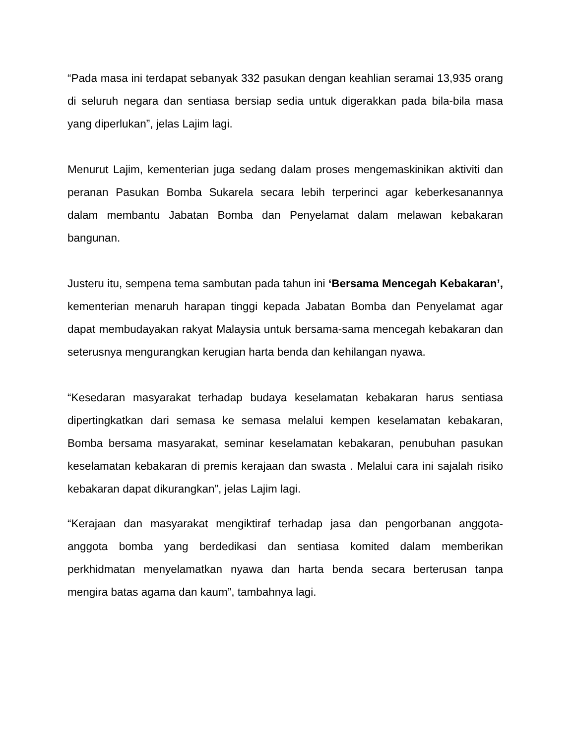“Pada masa ini terdapat sebanyak 332 pasukan dengan keahlian seramai 13,935 orang di seluruh negara dan sentiasa bersiap sedia untuk digerakkan pada bila-bila masa yang diperlukan”, jelas Lajim lagi.
Menurut Lajim, kementerian juga sedang dalam proses mengemaskinikan aktiviti dan peranan Pasukan Bomba Sukarela secara lebih terperinci agar keberkesanannya dalam membantu Jabatan Bomba dan Penyelamat dalam melawan kebakaran bangunan.
Justeru itu, sempena tema sambutan pada tahun ini ‘Bersama Mencegah Kebakaran’, kementerian menaruh harapan tinggi kepada Jabatan Bomba dan Penyelamat agar dapat membudayakan rakyat Malaysia untuk bersama-sama mencegah kebakaran dan seterusnya mengurangkan kerugian harta benda dan kehilangan nyawa.
“Kesedaran masyarakat terhadap budaya keselamatan kebakaran harus sentiasa dipertingkatkan dari semasa ke semasa melalui kempen keselamatan kebakaran, Bomba bersama masyarakat, seminar keselamatan kebakaran, penubuhan pasukan keselamatan kebakaran di premis kerajaan dan swasta . Melalui cara ini sajalah risiko kebakaran dapat dikurangkan”, jelas Lajim lagi.
“Kerajaan dan masyarakat mengiktiraf terhadap jasa dan pengorbanan anggota-anggota bomba yang berdedikasi dan sentiasa komited dalam memberikan perkhidmatan menyelamatkan nyawa dan harta benda secara berterusan tanpa mengira batas agama dan kaum”, tambahnya lagi.